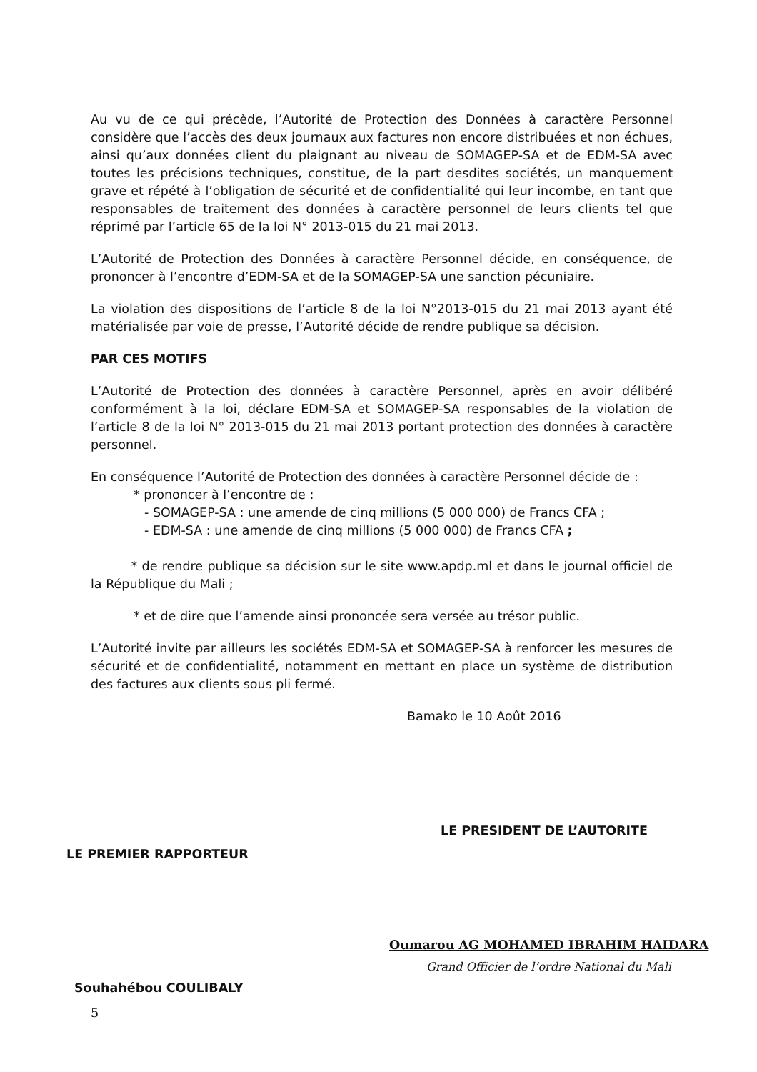Au vu de ce qui précède, l’Autorité de Protection des Données à caractère Personnel considère que l’accès des deux journaux aux factures non encore distribuées et non échues, ainsi qu’aux données client du plaignant au niveau de SOMAGEP-SA et de EDM-SA avec toutes les précisions techniques, constitue, de la part desdites sociétés, un manquement grave et répété à l’obligation de sécurité et de confidentialité qui leur incombe, en tant que responsables de traitement des données à caractère personnel de leurs clients tel que réprimé par l’article 65 de la loi N° 2013-015 du 21 mai 2013.
L’Autorité de Protection des Données à caractère Personnel décide, en conséquence, de prononcer à l’encontre d’EDM-SA et de la SOMAGEP-SA une sanction pécuniaire.
La violation des dispositions de l’article 8 de la loi N°2013-015 du 21 mai 2013 ayant été matérialisée par voie de presse, l’Autorité décide de rendre publique sa décision.
PAR CES MOTIFS
L’Autorité de Protection des données à caractère Personnel, après en avoir délibéré conformément à la loi, déclare EDM-SA et SOMAGEP-SA responsables de la violation de l’article 8 de la loi N° 2013-015 du 21 mai 2013 portant protection des données à caractère personnel.
En conséquence l’Autorité de Protection des données à caractère Personnel décide de :
* prononcer à l’encontre de :
- SOMAGEP-SA : une amende de cinq millions (5 000 000) de Francs CFA ;
- EDM-SA : une amende de cinq millions (5 000 000) de Francs CFA ;
* de rendre publique sa décision sur le site www.apdp.ml et dans le journal officiel de la République du Mali ;
* et de dire que l’amende ainsi prononcée sera versée au trésor public.
L’Autorité invite par ailleurs les sociétés EDM-SA et SOMAGEP-SA à renforcer les mesures de sécurité et de confidentialité, notamment en mettant en place un système de distribution des factures aux clients sous pli fermé.
Bamako le 10 Août 2016
LE PRESIDENT DE L’AUTORITE
LE PREMIER RAPPORTEUR
Oumarou AG MOHAMED IBRAHIM HAIDARA
Grand Officier de l’ordre National du Mali
Souhahébou COULIBALY
5